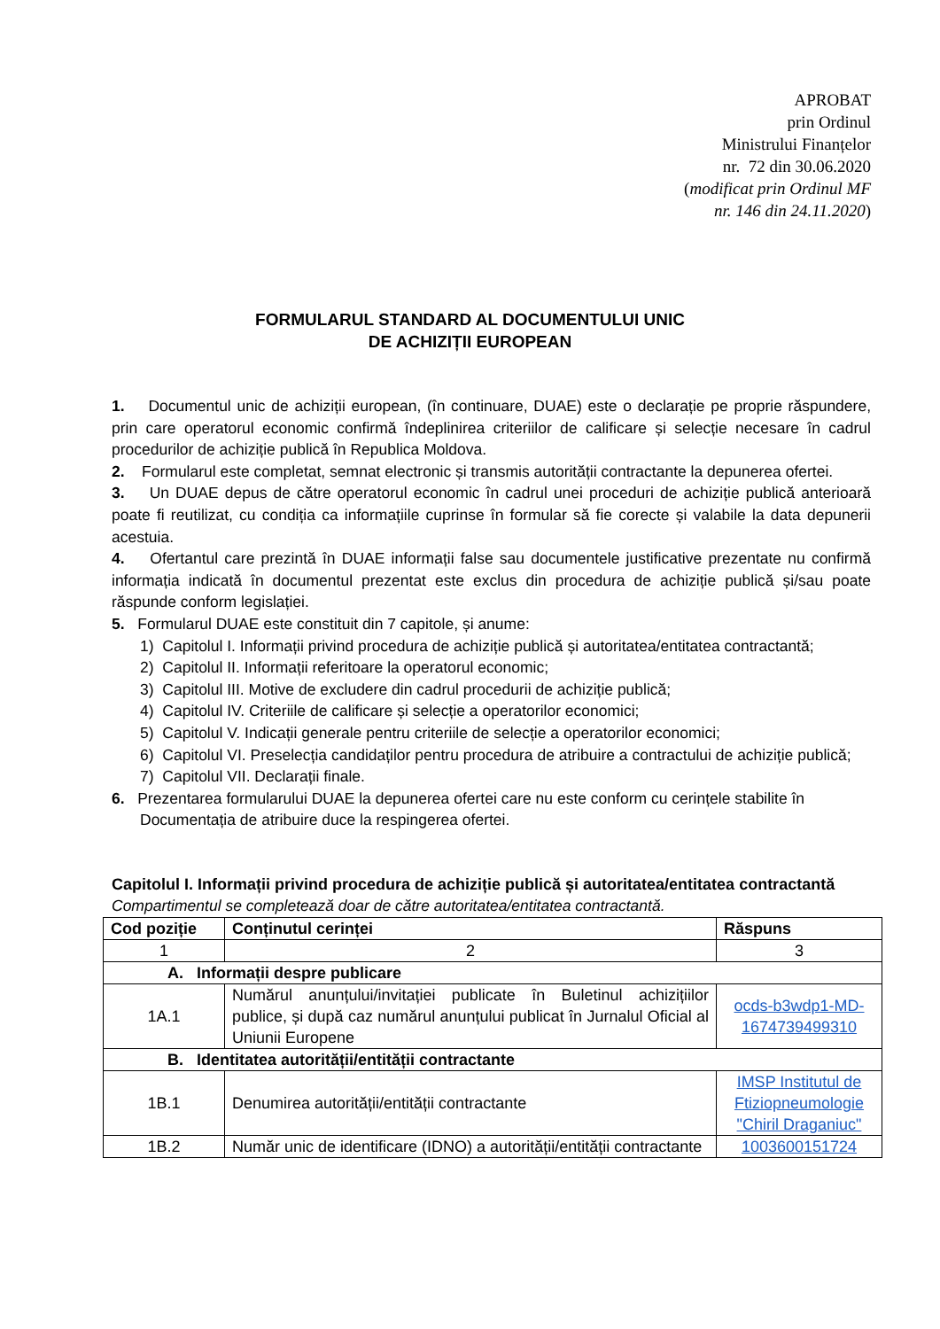APROBAT
prin Ordinul
Ministrului Finanțelor
nr. 72 din 30.06.2020
(modificat prin Ordinul MF
nr. 146 din 24.11.2020)
FORMULARUL STANDARD AL DOCUMENTULUI UNIC
DE ACHIZIȚII EUROPEAN
1. Documentul unic de achiziții european, (în continuare, DUAE) este o declarație pe proprie răspundere, prin care operatorul economic confirmă îndeplinirea criteriilor de calificare și selecție necesare în cadrul procedurilor de achiziție publică în Republica Moldova.
2. Formularul este completat, semnat electronic și transmis autorității contractante la depunerea ofertei.
3. Un DUAE depus de către operatorul economic în cadrul unei proceduri de achiziție publică anterioară poate fi reutilizat, cu condiția ca informațiile cuprinse în formular să fie corecte și valabile la data depunerii acestuia.
4. Ofertantul care prezintă în DUAE informații false sau documentele justificative prezentate nu confirmă informația indicată în documentul prezentat este exclus din procedura de achiziție publică și/sau poate răspunde conform legislației.
5. Formularul DUAE este constituit din 7 capitole, și anume:
1) Capitolul I. Informații privind procedura de achiziție publică și autoritatea/entitatea contractantă;
2) Capitolul II. Informații referitoare la operatorul economic;
3) Capitolul III. Motive de excludere din cadrul procedurii de achiziție publică;
4) Capitolul IV. Criteriile de calificare și selecție a operatorilor economici;
5) Capitolul V. Indicații generale pentru criteriile de selecție a operatorilor economici;
6) Capitolul VI. Preselecția candidaților pentru procedura de atribuire a contractului de achiziție publică;
7) Capitolul VII. Declarații finale.
6. Prezentarea formularului DUAE la depunerea ofertei care nu este conform cu cerințele stabilite în
Documentația de atribuire duce la respingerea ofertei.
Capitolul I. Informații privind procedura de achiziție publică și autoritatea/entitatea contractantă
Compartimentul se completează doar de către autoritatea/entitatea contractantă.
| Cod poziție | Conținutul cerinței | Răspuns |
| --- | --- | --- |
| 1 | 2 | 3 |
| A. Informații despre publicare | | |
| 1A.1 | Numărul anunțului/invitației publicate în Buletinul achizițiilor publice, și după caz numărul anunțului publicat în Jurnalul Oficial al Uniunii Europene | ocds-b3wdp1-MD-1674739499310 |
| B. Identitatea autorității/entității contractante | | |
| 1B.1 | Denumirea autorității/entității contractante | IMSP Institutul de Ftiziopneumologie "Chiril Draganiuc" |
| 1B.2 | Număr unic de identificare (IDNO) a autorității/entității contractante | 1003600151724 |